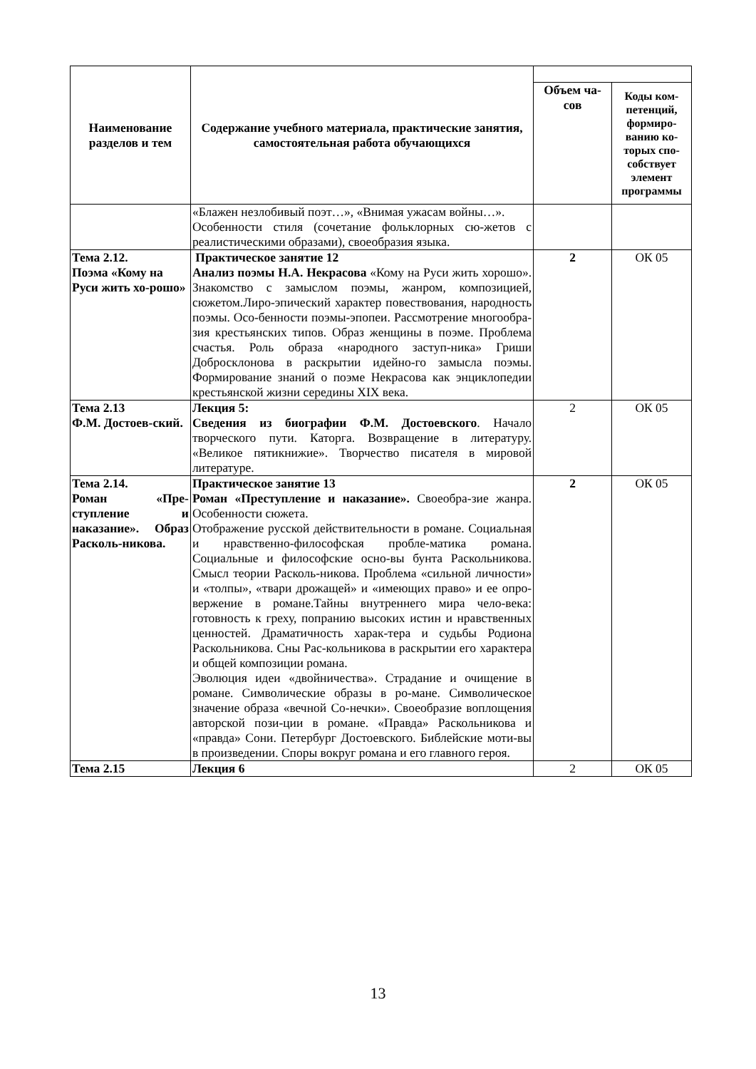| Наименование разделов и тем | Содержание учебного материала, практические занятия, самостоятельная работа обучающихся | | |
| --- | --- | --- | --- |
| | | Объем ча-сов | Коды ком-петенций, формиро-ванию ко-торых спо-собствует элемент программы |
| | «Блажен незлобивый поэт…», «Внимая ужасам войны…». Особенности стиля (сочетание фольклорных сю-жетов с реалистическими образами), своеобразия языка. | | |
| Тема 2.12. Поэма «Кому на Руси жить хо-рошо» | Практическое занятие 12 Анализ поэмы Н.А. Некрасова «Кому на Руси жить хорошо». Знакомство с замыслом поэмы, жанром, композицией, сюжетом.Лиро-эпический характер повествования, народность поэмы. Осо-бенности поэмы-эпопеи. Рассмотрение многообра-зия крестьянских типов. Образ женщины в поэме. Проблема счастья. Роль образа «народного заступ-ника» Гриши Добросклонова в раскрытии идейно-го замысла поэмы. Формирование знаний о поэме Некрасова как энциклопедии крестьянской жизни середины XIX века. | 2 | ОК 05 |
| Тема 2.13 Ф.М. Достоев-ский. | Лекция 5: Сведения из биографии Ф.М. Достоевского . Начало творческого пути. Каторга. Возвращение в литературу. «Великое пятикнижие». Творчество писателя в мировой литературе. | 2 | ОК 05 |
| Тема 2.14. Роман «Пре-ступление и наказание». Образ Расколь-никова. | Практическое занятие 13 Роман «Преступление и наказание». Своеобра-зие жанра. Особенности сюжета. Отображение русской действительности в романе. Социальная и нравственно-философская пробле-матика романа. Социальные и философские осно-вы бунта Раскольникова. Смысл теории Расколь-никова. Проблема «сильной личности» и «толпы», «твари дрожащей» и «имеющих право» и ее опро-вержение в романе.Тайны внутреннего мира чело-века: готовность к греху, попранию высоких истин и нравственных ценностей. Драматичность харак-тера и судьбы Родиона Раскольникова. Сны Рас-кольникова в раскрытии его характера и общей композиции романа. Эволюция идеи «двойничества». Страдание и очищение в романе. Символические образы в ро-мане. Символическое значение образа «вечной Со-нечки». Своеобразие воплощения авторской пози-ции в романе. «Правда» Раскольникова и «правда» Сони. Петербург Достоевского. Библейские моти-вы в произведении. Споры вокруг романа и его главного героя. | 2 | ОК 05 |
| Тема 2.15 | Лекция 6 | 2 | ОК 05 |
13